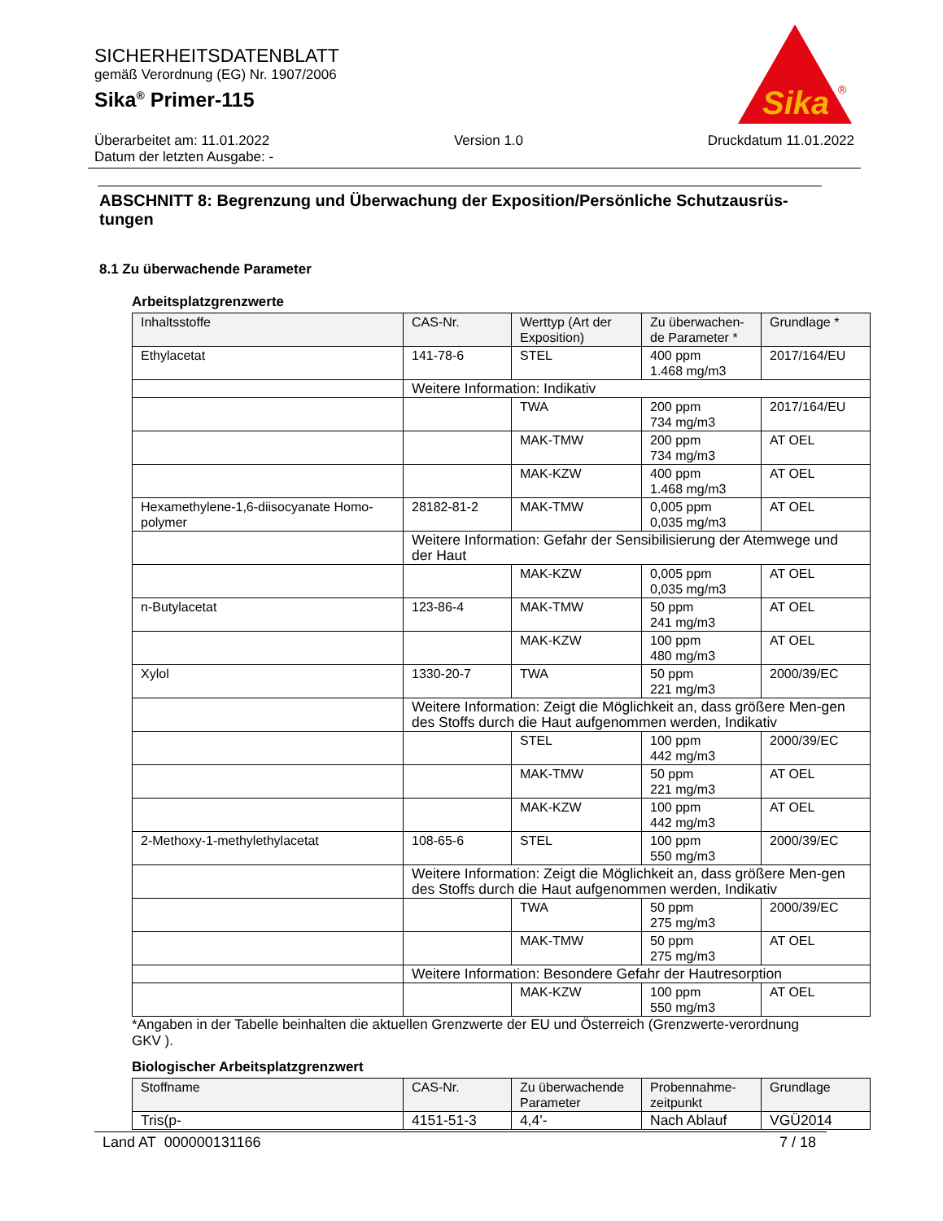SICHERHEITSDATENBLATT
gemäß Verordnung (EG) Nr. 1907/2006
Sika<sup>®</sup> Primer-115
Sika
®
Überarbeitet am: 11.01.2022 Version 1.0 Druckdatum 11.01.2022
Datum der letzten Ausgabe: -
ABSCHNITT 8: Begrenzung und Überwachung der Exposition/Persönliche Schutzausrüs-tungen
8.1 Zu überwachende Parameter
Arbeitsplatzgrenzwerte
| Inhaltsstoffe | CAS-Nr. | Werttyp (Art der Exposition) | Zu überwachen-de Parameter * | Grundlage * |
| --- | --- | --- | --- | --- |
| Ethylacetat | 141-78-6 | STEL | 400 ppm 1.468 mg/m3 | 2017/164/EU |
| | Weitere Information: Indikativ | | | |
| | | TWA | 200 ppm 734 mg/m3 | 2017/164/EU |
| | | MAK-TMW | 200 ppm 734 mg/m3 | AT OEL |
| | | MAK-KZW | 400 ppm 1.468 mg/m3 | AT OEL |
| Hexamethylene-1,6-diisocyanate Homo-polymer | 28182-81-2 | MAK-TMW | 0,005 ppm 0,035 mg/m3 | AT OEL |
| | Weitere Information: Gefahr der Sensibilisierung der Atemwege und der Haut | | | |
| | | MAK-KZW | 0,005 ppm 0,035 mg/m3 | AT OEL |
| n-Butylacetat | 123-86-4 | MAK-TMW | 50 ppm 241 mg/m3 | AT OEL |
| | | MAK-KZW | 100 ppm 480 mg/m3 | AT OEL |
| Xylol | 1330-20-7 | TWA | 50 ppm 221 mg/m3 | 2000/39/EC |
| | Weitere Information: Zeigt die Möglichkeit an, dass größere Men-gen des Stoffs durch die Haut aufgenommen werden, Indikativ | | | |
| | | STEL | 100 ppm 442 mg/m3 | 2000/39/EC |
| | | MAK-TMW | 50 ppm 221 mg/m3 | AT OEL |
| | | MAK-KZW | 100 ppm 442 mg/m3 | AT OEL |
| 2-Methoxy-1-methylethylacetat | 108-65-6 | STEL | 100 ppm 550 mg/m3 | 2000/39/EC |
| | Weitere Information: Zeigt die Möglichkeit an, dass größere Men-gen des Stoffs durch die Haut aufgenommen werden, Indikativ | | | |
| | | TWA | 50 ppm 275 mg/m3 | 2000/39/EC |
| | | MAK-TMW | 50 ppm 275 mg/m3 | AT OEL |
| | Weitere Information: Besondere Gefahr der Hautresorption | | | |
| | | MAK-KZW | 100 ppm 550 mg/m3 | AT OEL |
*Angaben in der Tabelle beinhalten die aktuellen Grenzwerte der EU und Österreich (Grenzwerte-verordnung GKV ).
Biologischer Arbeitsplatzgrenzwert
| Stoffname | CAS-Nr. | Zu überwachende Parameter | Probennahme-zeitpunkt | Grundlage |
| --- | --- | --- | --- | --- |
| Tris(p- | 4151-51-3 | 4,4'- | Nach Ablauf | VGÜ2014 |
Land AT 000000131166 7 / 18